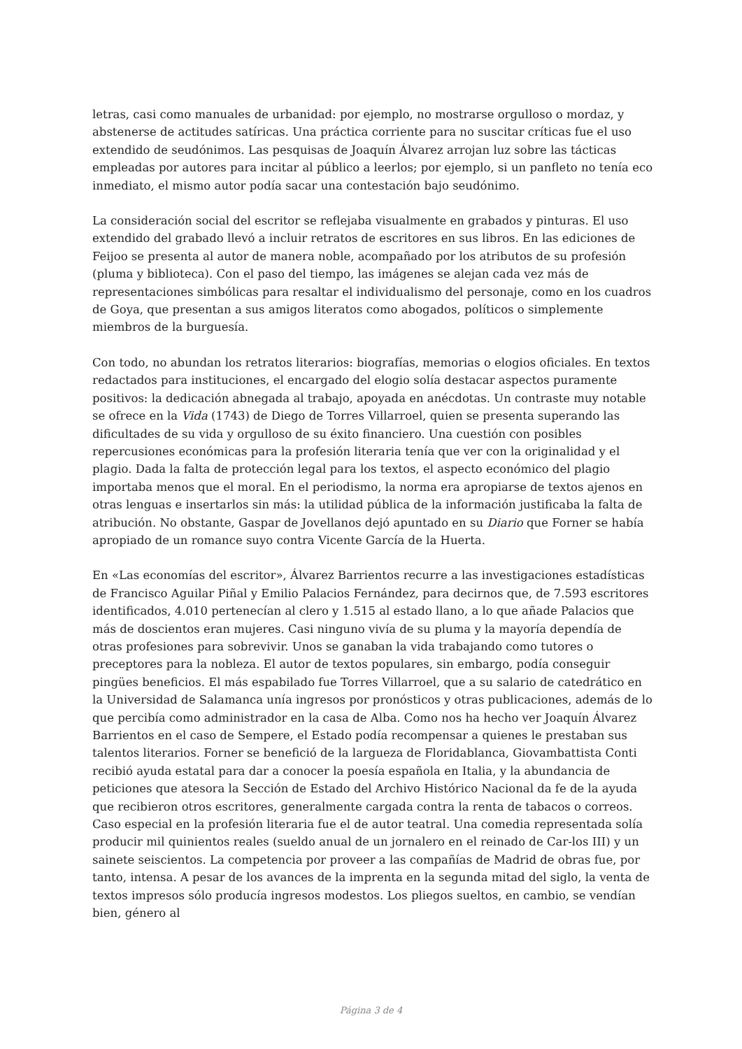letras, casi como manuales de urbanidad: por ejemplo, no mostrarse orgulloso o mordaz, y abstenerse de actitudes satíricas. Una práctica corriente para no suscitar críticas fue el uso extendido de seudónimos. Las pesquisas de Joaquín Álvarez arrojan luz sobre las tácticas empleadas por autores para incitar al público a leerlos; por ejemplo, si un panfleto no tenía eco inmediato, el mismo autor podía sacar una contestación bajo seudónimo.
La consideración social del escritor se reflejaba visualmente en grabados y pinturas. El uso extendido del grabado llevó a incluir retratos de escritores en sus libros. En las ediciones de Feijoo se presenta al autor de manera noble, acompañado por los atributos de su profesión (pluma y biblioteca). Con el paso del tiempo, las imágenes se alejan cada vez más de representaciones simbólicas para resaltar el individualismo del personaje, como en los cuadros de Goya, que presentan a sus amigos literatos como abogados, políticos o simplemente miembros de la burguesía.
Con todo, no abundan los retratos literarios: biografías, memorias o elogios oficiales. En textos redactados para instituciones, el encargado del elogio solía destacar aspectos puramente positivos: la dedicación abnegada al trabajo, apoyada en anécdotas. Un contraste muy notable se ofrece en la Vida (1743) de Diego de Torres Villarroel, quien se presenta superando las dificultades de su vida y orgulloso de su éxito financiero. Una cuestión con posibles repercusiones económicas para la profesión literaria tenía que ver con la originalidad y el plagio. Dada la falta de protección legal para los textos, el aspecto económico del plagio importaba menos que el moral. En el periodismo, la norma era apropiarse de textos ajenos en otras lenguas e insertarlos sin más: la utilidad pública de la información justificaba la falta de atribución. No obstante, Gaspar de Jovellanos dejó apuntado en su Diario que Forner se había apropiado de un romance suyo contra Vicente García de la Huerta.
En «Las economías del escritor», Álvarez Barrientos recurre a las investigaciones estadísticas de Francisco Aguilar Piñal y Emilio Palacios Fernández, para decirnos que, de 7.593 escritores identificados, 4.010 pertenecían al clero y 1.515 al estado llano, a lo que añade Palacios que más de doscientos eran mujeres. Casi ninguno vivía de su pluma y la mayoría dependía de otras profesiones para sobrevivir. Unos se ganaban la vida trabajando como tutores o preceptores para la nobleza. El autor de textos populares, sin embargo, podía conseguir pingües beneficios. El más espabilado fue Torres Villarroel, que a su salario de catedrático en la Universidad de Salamanca unía ingresos por pronósticos y otras publicaciones, además de lo que percibía como administrador en la casa de Alba. Como nos ha hecho ver Joaquín Álvarez Barrientos en el caso de Sempere, el Estado podía recompensar a quienes le prestaban sus talentos literarios. Forner se benefició de la largueza de Floridablanca, Giovambattista Conti recibió ayuda estatal para dar a conocer la poesía española en Italia, y la abundancia de peticiones que atesora la Sección de Estado del Archivo Histórico Nacional da fe de la ayuda que recibieron otros escritores, generalmente cargada contra la renta de tabacos o correos. Caso especial en la profesión literaria fue el de autor teatral. Una comedia representada solía producir mil quinientos reales (sueldo anual de un jornalero en el reinado de Car-los III) y un sainete seiscientos. La competencia por proveer a las compañías de Madrid de obras fue, por tanto, intensa. A pesar de los avances de la imprenta en la segunda mitad del siglo, la venta de textos impresos sólo producía ingresos modestos. Los pliegos sueltos, en cambio, se vendían bien, género al
Página 3 de 4